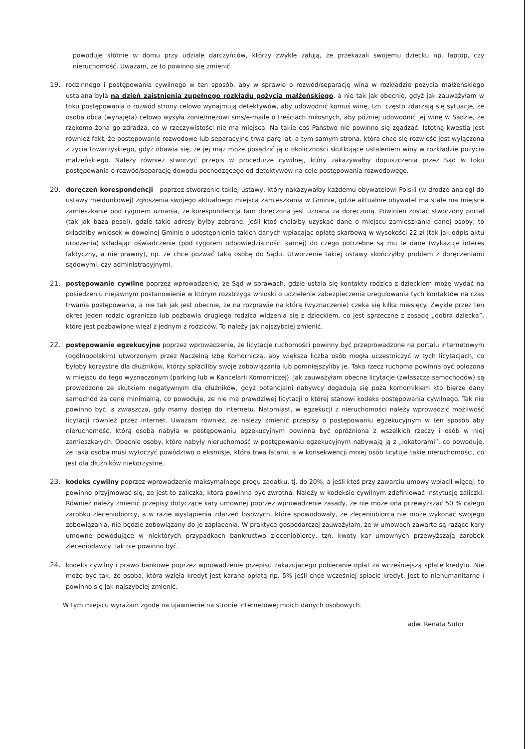powoduje kłótnie w domu przy udziale darczyńców, którzy zwykle żałują, że przekazali swojemu dziecku np. laptop, czy nieruchomość. Uważam, że to powinno się zmienić.
19. rodzinnego i postępowania cywilnego w ten sposób, aby w sprawie o rozwód/separację wina w rozkładzie pożycia małżeńskiego ustalana była na dzień zaistnienia zupełnego rozkładu pożycia małżeńskiego, a nie tak jak obecnie, gdyż jak zauważyłam w toku postępowania o rozwód strony celowo wynajmują detektywów, aby udowodnić komuś winę, tzn. często zdarzają się sytuacje, że osoba obca (wynajęta) celowo wysyła żonie/mężowi sms/e-maile o treściach miłosnych, aby później udowodnić jej winę w Sądzie, że rzekomo żona go zdradza, co w rzeczywistości nie ma miejsca. Na takie coś Państwo nie powinno się zgadzać. Istotną kwestią jest również fakt, że postępowanie rozwodowe lub separacyjne trwa parę lat, a tym samym strona, która chce się rozwieść jest wyłączona z życia towarzyskiego, gdyż obawia się, że jej mąż może posądzić ją o okoliczności skutkujące ustaleniem winy w rozkładzie pożycia małżeńskiego. Należy również stworzyć przepis w procedurze cywilnej, który zakazywałby dopuszczenia przez Sąd w toku postępowania o rozwód/separację dowodu pochodzącego od detektywów na cele postępowania rozwodowego.
20. doręczeń korespondencji - poprzez stworzenie takiej ustawy, który nakazywałby każdemu obywatelowi Polski (w drodze analogi do ustawy meldunkowej) zgłoszenia swojego aktualnego miejsca zamieszkania w Gminie, gdzie aktualnie obywatel ma stałe ma miejsce zamieszkanie pod rygorem uznania, że korespondencja tam doręczona jest uznana za doręczoną. Powinien zostać stworzony portal (tak jak baza pesel), gdzie takie adresy byłby zebrane. Jeśli ktoś chciałby uzyskać dane o miejscu zamieszkania danej osoby, to składałby wniosek w dowolnej Gminie o udostępnienie takich danych wpłacając opłatę skarbową w wysokości 22 zł (tak jak odpis aktu urodzenia) składając oświadczenie (pod rygorem odpowiedzialności karnej) do czego potrzebne są mu te dane (wykazuje interes faktyczny, a nie prawny), np. że chce pozwać taką osobę do Sądu. Utworzenie takiej ustawy skończyłby problem z doręczeniami sądowymi, czy administracyjnymi.
21. postępowanie cywilne poprzez wprowadzenie, że Sąd w sprawach, gdzie ustala się kontakty rodzica z dzieckiem może wydać na posiedzeniu niejawnym postanowienie w którym rozstrzyga wnioski o udzielenie zabezpieczenia uregulowania tych kontaktów na czas trwania postępowania, a nie tak jak jest obecnie, że na rozprawie na którą (wyznaczenie) czeka się kilka miesięcy. Zwykle przez ten okres jeden rodzic ogranicza lub pozbawia drugiego rodzica widzenia się z dzieckiem, co jest sprzeczne z zasadą „dobra dziecka”, które jest pozbawione więzi z jednym z rodziców. To należy jak najszybciej zmienić.
22. postępowanie egzekucyjne poprzez wprowadzenie, że licytacje ruchomości powinny być przeprowadzone na portalu internetowym (ogólnopolskim) utworzonym przez Naczelną Izbę Komorniczą, aby większa liczba osób mogła uczestniczyć w tych licytacjach, co byłoby korzystne dla dłużników, którzy spłaciliby swoje zobowiązania lub pomniejszyliby je. Taka rzecz ruchoma powinna być położona w miejscu do tego wyznaczonym (parking lub w Kancelarii Komorniczej). Jak zauważyłam obecne licytacje (zwłaszcza samochodów) są prowadzone ze skutkiem negatywnym dla dłużników, gdyż potencjalni nabywcy dogadują się poza komornikiem kto bierze dany samochód za cenę minimalną, co powoduje, ze nie ma prawdziwej licytacji o której stanowi kodeks postępowania cywilnego. Tak nie powinno być, a zwłaszcza, gdy mamy dostęp do internetu. Natomiast, w egzekucji z nieruchomości należy wprowadzić możliwość licytacji również przez internet. Uważam również, że należy zmienić przepisy o postępowaniu egzekucyjnym w ten sposób aby nieruchomość, którą osoba nabyła w postępowaniu egzekucyjnym powinna być opróżniona z wszelkich rzeczy i osób w niej zamieszkałych. Obecnie osoby, które nabyły nieruchomość w postępowaniu egzekucyjnym nabywają ją z „lokatorami”, co powoduje, że taka osoba musi wytoczyć powództwo o eksmisje, która trwa latami, a w konsekwencji mniej osób licytuje takie nieruchomości, co jest dla dłużników niekorzystne.
23. kodeks cywilny poprzez wprowadzenie maksymalnego progu zadatku, tj. do 20%, a jeśli ktoś przy zawarciu umowy wpłacił więcej, to powinno przyjmować się, ze jest to zaliczka, która powinna być zwrotna. Należy w kodeksie cywilnym zdefiniować instytucję zaliczki. Również należy zmienić przepisy dotyczące kary umownej poprzez wprowadzenie zasady, że nie może ona przewyższać 50 % całego zarobku zleceniobiorcy, a w razie wystąpienia zdarzeń losowych, które spowodowały, że zleceniobiorca nie może wykonać swojego zobowiązania, nie będzie zobowiązany do je zapłacenia. W praktyce gospodarczej zauważyłam, że w umowach zawarte są rażące kary umowne powodujące w niektórych przypadkach bankructwo zleceniobiorcy, tzn. kwoty kar umownych przewyższają zarobek zleceniodawcy. Tak nie powinno być.
24. kodeks cywilny i prawo bankowe poprzez wprowadzenie przepisu zakazującego pobieranie opłat za wcześniejszą spłatę kredytu. Nie może być tak, że osoba, która wzięła kredyt jest karana opłatą np. 5% jeśli chce wcześniej spłacić kredyt. Jest to niehumanitarne i powinno się jak najszybciej zmienić.
W tym miejscu wyrażam zgodę na ujawnienie na stronie internetowej moich danych osobowych.
adw. Renata Sutor